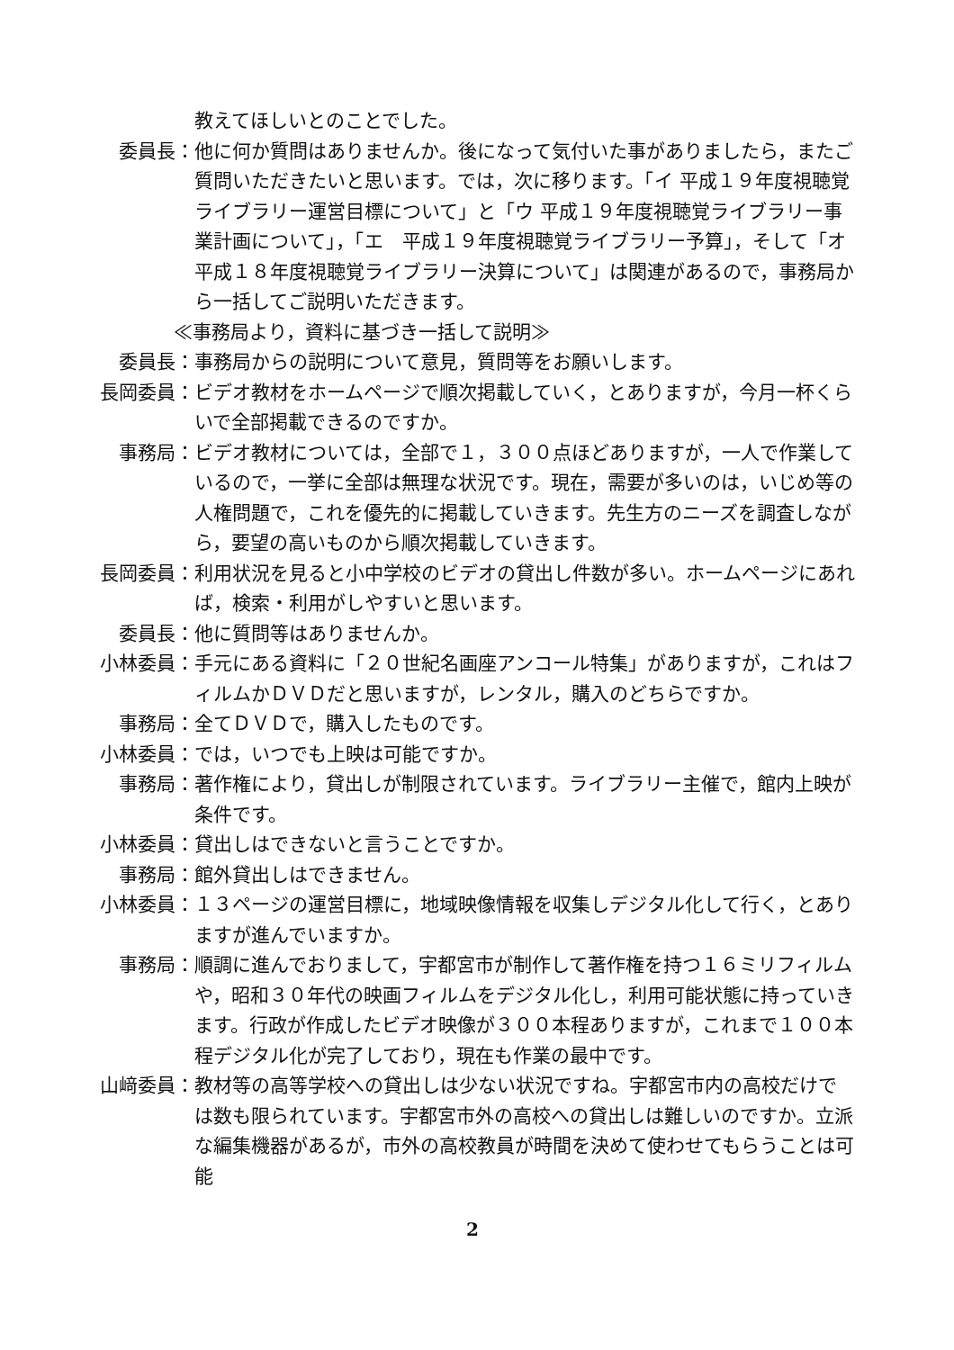教えてほしいとのことでした。
委員長： 他に何か質問はありませんか。後になって気付いた事がありましたら，またご質問いただきたいと思います。では，次に移ります。「イ 平成１９年度視聴覚ライブラリー運営目標について」と「ウ 平成１９年度視聴覚ライブラリー事業計画について」，「エ　平成１９年度視聴覚ライブラリー予算」，そして「オ　平成１８年度視聴覚ライブラリー決算について」は関連があるので，事務局から一括してご説明いただきます。
≪事務局より，資料に基づき一括して説明≫
委員長： 事務局からの説明について意見，質問等をお願いします。
長岡委員： ビデオ教材をホームページで順次掲載していく，とありますが，今月一杯くらいで全部掲載できるのですか。
事務局： ビデオ教材については，全部で１，３００点ほどありますが，一人で作業しているので，一挙に全部は無理な状況です。現在，需要が多いのは，いじめ等の人権問題で，これを優先的に掲載していきます。先生方のニーズを調査しながら，要望の高いものから順次掲載していきます。
長岡委員： 利用状況を見ると小中学校のビデオの貸出し件数が多い。ホームページにあれば，検索・利用がしやすいと思います。
委員長： 他に質問等はありませんか。
小林委員： 手元にある資料に「２０世紀名画座アンコール特集」がありますが，これはフィルムかＤＶＤだと思いますが，レンタル，購入のどちらですか。
事務局： 全てＤＶＤで，購入したものです。
小林委員： では，いつでも上映は可能ですか。
事務局： 著作権により，貸出しが制限されています。ライブラリー主催で，館内上映が条件です。
小林委員： 貸出しはできないと言うことですか。
事務局： 館外貸出しはできません。
小林委員： １３ページの運営目標に，地域映像情報を収集しデジタル化して行く，とありますが進んでいますか。
事務局： 順調に進んでおりまして，宇都宮市が制作して著作権を持つ１６ミリフィルムや，昭和３０年代の映画フィルムをデジタル化し，利用可能状態に持っていきます。行政が作成したビデオ映像が３００本程ありますが，これまで１００本程デジタル化が完了しており，現在も作業の最中です。
山﨑委員： 教材等の高等学校への貸出しは少ない状況ですね。宇都宮市内の高校だけでは数も限られています。宇都宮市外の高校への貸出しは難しいのですか。立派な編集機器があるが，市外の高校教員が時間を決めて使わせてもらうことは可能
2